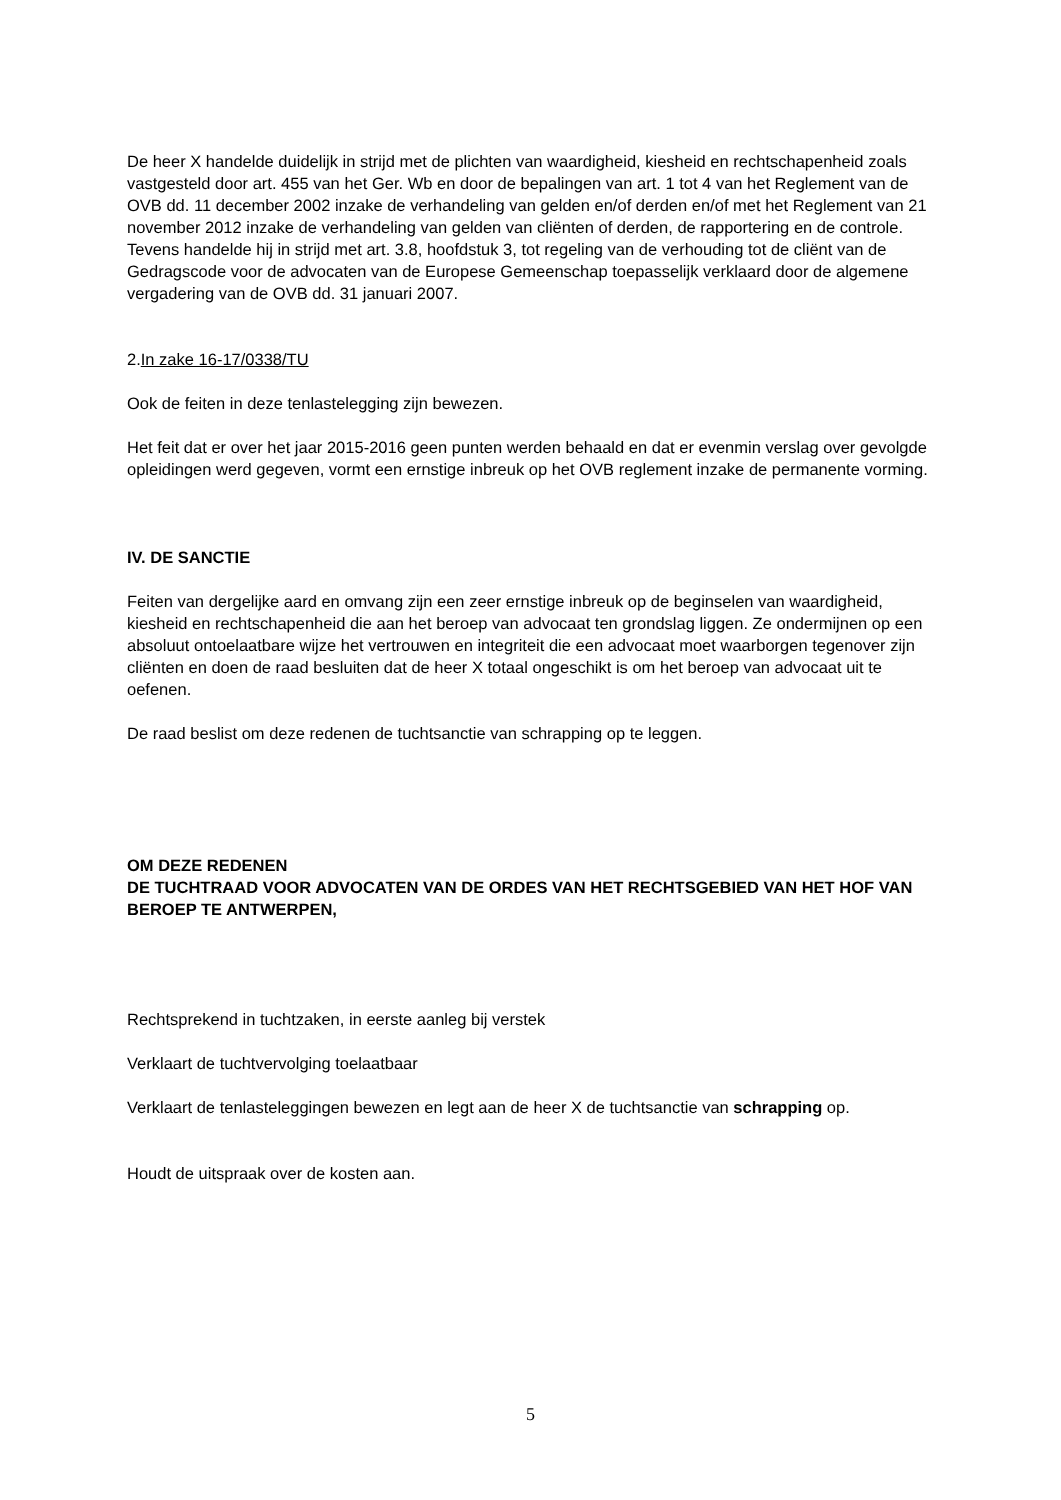De heer X handelde duidelijk in strijd met de plichten van waardigheid, kiesheid en rechtschapenheid zoals vastgesteld door art. 455 van het Ger. Wb en door de bepalingen van art. 1 tot 4 van het Reglement van de OVB dd. 11 december 2002 inzake de verhandeling van gelden en/of derden en/of met het Reglement van 21 november 2012 inzake de verhandeling van gelden van cliënten of derden, de rapportering en de controle. Tevens handelde hij in strijd met art. 3.8, hoofdstuk 3, tot regeling van de verhouding tot de cliënt van de Gedragscode voor de advocaten van de Europese Gemeenschap toepasselijk verklaard door de algemene vergadering van de OVB dd. 31 januari 2007.
2.In zake 16-17/0338/TU
Ook de feiten in deze tenlastelegging zijn bewezen.
Het feit dat er over het jaar 2015-2016 geen punten werden behaald en dat er evenmin verslag over gevolgde opleidingen werd gegeven, vormt een ernstige inbreuk op het OVB reglement inzake de permanente vorming.
IV. DE SANCTIE
Feiten van dergelijke aard en omvang zijn een zeer ernstige inbreuk op de beginselen van waardigheid, kiesheid en rechtschapenheid die aan het beroep van advocaat ten grondslag liggen. Ze ondermijnen op een absoluut ontoelaatbare wijze het vertrouwen en integriteit die een advocaat moet waarborgen tegenover zijn cliënten en doen de raad besluiten dat de heer X totaal ongeschikt is om het beroep van advocaat uit te oefenen.
De raad beslist om deze redenen de tuchtsanctie van schrapping op te leggen.
OM DEZE REDENEN
DE TUCHTRAAD VOOR ADVOCATEN VAN DE ORDES VAN HET RECHTSGEBIED VAN HET HOF VAN BEROEP TE ANTWERPEN,
Rechtsprekend in tuchtzaken, in eerste aanleg bij verstek
Verklaart de tuchtvervolging toelaatbaar
Verklaart de tenlasteleggingen bewezen en legt aan de heer X de tuchtsanctie van schrapping op.
Houdt de uitspraak over de kosten aan.
5